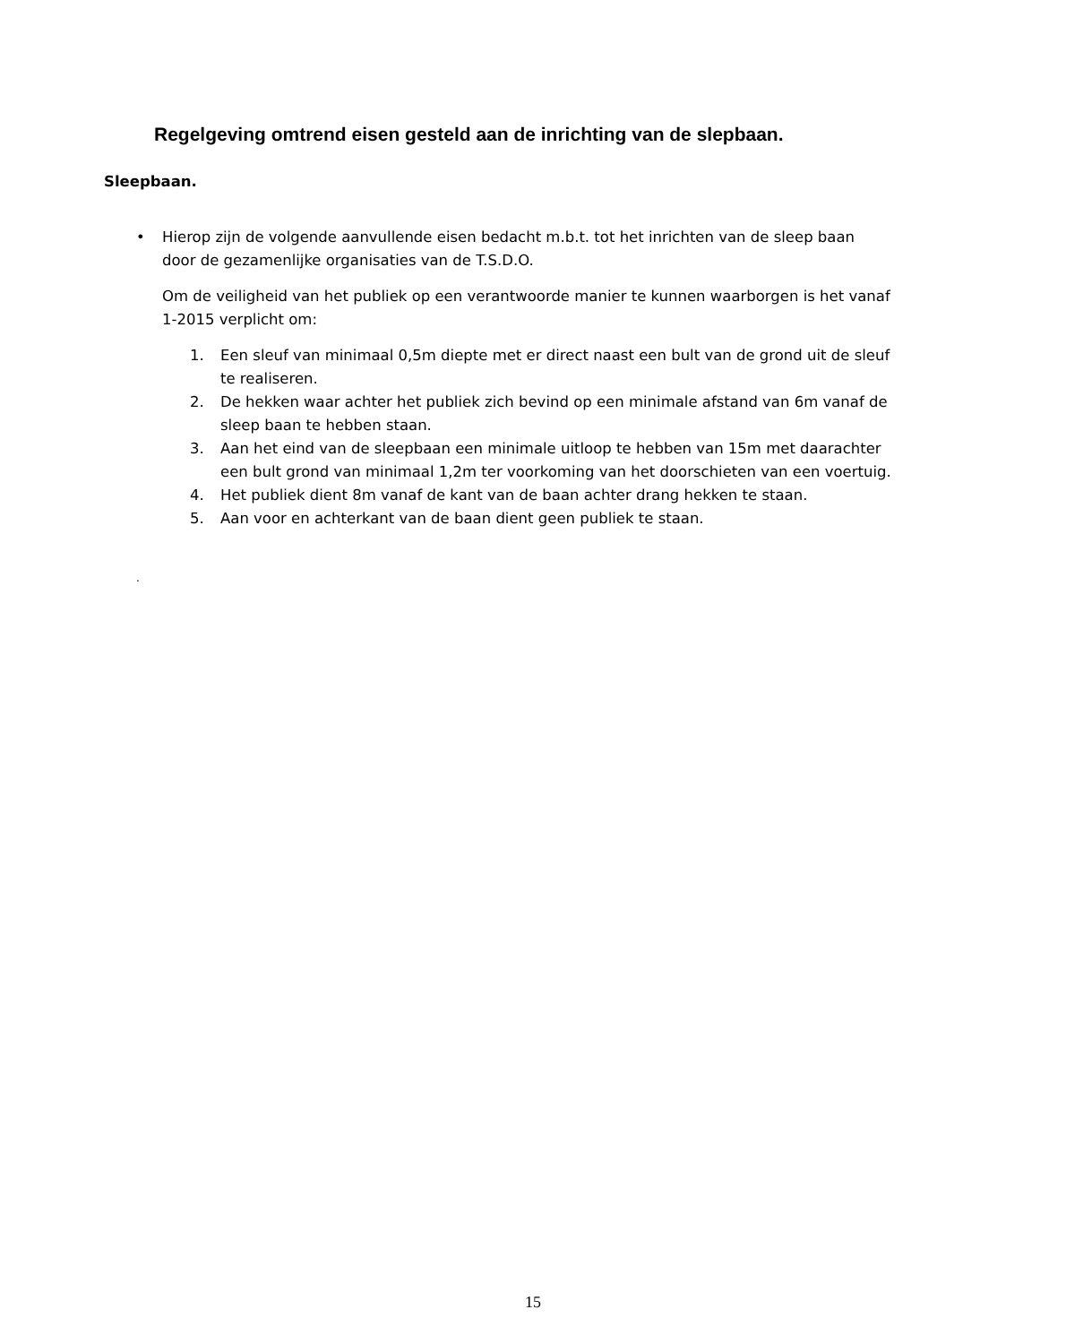Regelgeving omtrend eisen gesteld aan de inrichting van de slepbaan.
Sleepbaan.
•
Hierop zijn de volgende aanvullende eisen bedacht m.b.t. tot het inrichten van de sleep baan door de gezamenlijke organisaties van de T.S.D.O.
Om de veiligheid van het publiek op een verantwoorde manier te kunnen waarborgen is het vanaf 1-2015 verplicht om:
1. Een sleuf van minimaal 0,5m diepte met er direct naast een bult van de grond uit de sleuf te realiseren.
2. De hekken waar achter het publiek zich bevind op een minimale afstand van 6m vanaf de sleep baan te hebben staan.
3. Aan het eind van de sleepbaan een minimale uitloop te hebben van 15m met daarachter een bult grond van minimaal 1,2m ter voorkoming van het doorschieten van een voertuig.
4. Het publiek dient 8m vanaf de kant van de baan achter drang hekken te staan.
5. Aan voor en achterkant van de baan dient geen publiek te staan.
.
15